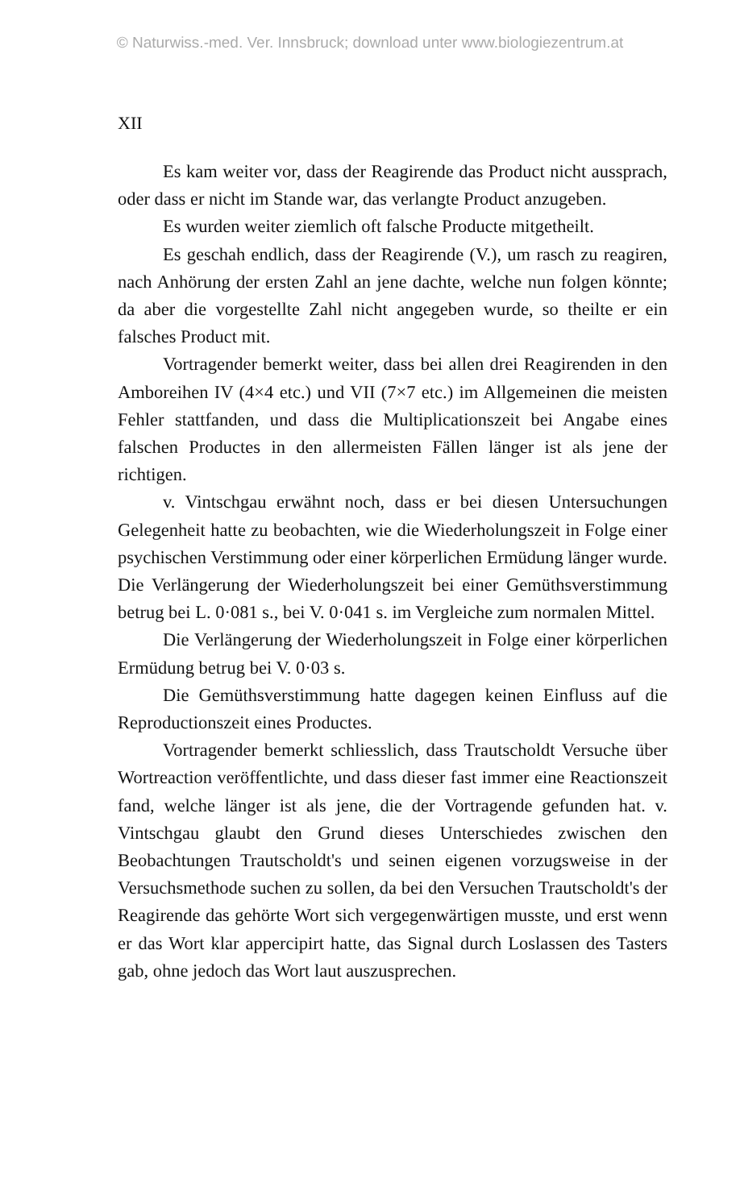© Naturwiss.-med. Ver. Innsbruck; download unter www.biologiezentrum.at
XII
Es kam weiter vor, dass der Reagirende das Product nicht aussprach, oder dass er nicht im Stande war, das verlangte Product anzugeben.
Es wurden weiter ziemlich oft falsche Producte mitgetheilt.
Es geschah endlich, dass der Reagirende (V.), um rasch zu reagiren, nach Anhörung der ersten Zahl an jene dachte, welche nun folgen könnte; da aber die vorgestellte Zahl nicht angegeben wurde, so theilte er ein falsches Product mit.
Vortragender bemerkt weiter, dass bei allen drei Reagirenden in den Amboreihen IV (4×4 etc.) und VII (7×7 etc.) im Allgemeinen die meisten Fehler stattfanden, und dass die Multiplicationszeit bei Angabe eines falschen Productes in den allermeisten Fällen länger ist als jene der richtigen.
v. Vintschgau erwähnt noch, dass er bei diesen Untersuchungen Gelegenheit hatte zu beobachten, wie die Wiederholungszeit in Folge einer psychischen Verstimmung oder einer körperlichen Ermüdung länger wurde. Die Verlängerung der Wiederholungszeit bei einer Gemüthsverstimmung betrug bei L. 0·081 s., bei V. 0·041 s. im Vergleiche zum normalen Mittel.
Die Verlängerung der Wiederholungszeit in Folge einer körperlichen Ermüdung betrug bei V. 0·03 s.
Die Gemüthsverstimmung hatte dagegen keinen Einfluss auf die Reproductionszeit eines Productes.
Vortragender bemerkt schliesslich, dass Trautscholdt Versuche über Wortreaction veröffentlichte, und dass dieser fast immer eine Reactionszeit fand, welche länger ist als jene, die der Vortragende gefunden hat. v. Vintschgau glaubt den Grund dieses Unterschiedes zwischen den Beobachtungen Trautscholdt's und seinen eigenen vorzugsweise in der Versuchsmethode suchen zu sollen, da bei den Versuchen Trautscholdt's der Reagirende das gehörte Wort sich vergegenwärtigen musste, und erst wenn er das Wort klar appercipirt hatte, das Signal durch Loslassen des Tasters gab, ohne jedoch das Wort laut auszusprechen.